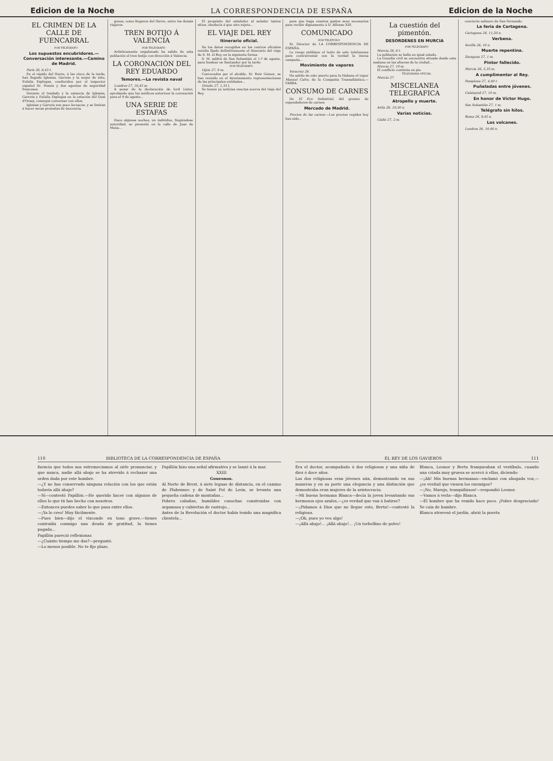Edicion de la Noche LA CORRESPONDENCIA DE ESPAÑA Edicion de la Noche
EL CRIMEN DE LA CALLE DE FUENCARRAL
POR TELÉGRAFO
Los supuestos encubridores.—Conversación interesante.—Camino de Madrid.
París 26, 6,43 t.
En el rápido del Havre, á las cinco de la tarde, han llegado Iglesias, Garreta y la mujer de éste, Eulalia Esplugas, conducidos por el inspector español Sr. Pomés y dos agentes de seguridad franceses.
Durante el traslado y la estancia de Iglesias, Garreta y Eulalia Esplugas en la estación del Quai d'Orsay, conseguí conversar con ellos.
Iglesias y Garreta son poco locuaces, y se limitan á hacer secas protestas de inocencia.
gones, como llegaron del Havre, entre los demás viajeros.
TREN BOTIJO Á VALENCIA
POR TELÉGRAFO
Artísticamente engalanado ha salido de esta población el tren botijo con dirección á Valencia.
LA CORONACIÓN DEL REY EDUARDO
Temores.—La revista naval
Londres 27, 10,45 m.
A pesar de la declaración de lord Lister, aprobando que los médicos autoricen la coronación para el 9 de agosto...
UNA SERIE DE ESTAFAS
Hace algunas noches, un individuo, fingiéndose autoridad, se presentó en la calle de Juan de Mena...
El propósito del estafador al señalar tantos sitios, obedecía á que otro sujeto...
EL VIAJE DEL REY
Itinerario oficial.
De los datos recogidos en los centros oficiales resulta fijado definitivamente el itinerario del viaje de S. M. el Rey, en la siguiente forma:
S. M. saldrá de San Sebastián el 1.º de agosto, para fondear en Santander por la tarde.
POR TELÉGRAFO
Gijón 27, 9 m.
Convocados por el alcalde, Sr. Ruiz Gómez, se han reunido en el Ayuntamiento representaciones de las principales entidades...
Oviedo 27, 1,35 t.
Se tienen ya noticias exactas acerca del viaje del Rey.
para que haga cuantos gastos sean necesarios para recibir dignamente á D. Alfonso XIII.
COMUNICADO
POR TELÉFONO
Sr. Director de LA CORRESPONDENCIA DE ESPAÑA.
Le ruego publique el texto de este telefonema para contrarrestar con la verdad la inicua campaña...
Movimiento de vapores
Veracruz 26.
Ha salido de este puerto para la Habana el vapor Manuel Calvo, de la Compañía Transatlántica.—FABRA.
CONSUMO DE CARNES
De El Eco Industrial, del gremio de expendedores de carnes:
Mercado de Madrid.
Precios de las carnes.—Los precios regidos hoy han sido...
La cuestión del pimentón.
DESORDENES EN MURCIA
POR TELÉGRAFO
Murcia 26, 6 t.
La población se halla en igual estado.
La Guardia civil se encuentra situada desde esta mañana en las afueras de la ciudad...
Murcia 27, 10 m.
El conflicto continúa en pie.
TELEGRAMA OFICIAL
Murcia 27.
MISCELANEA TELEGRAFICA
Atropello y muerte.
Avila 26, 10,30 n.
Varias noticias.
Cádiz 27, 2 m.
concierto salinero de San Fernando.
La feria de Cartagena.
Cartagena 26, 11,50 n.
Verbena.
Sevilla 26, 10 n.
Muerte repentina.
Zaragoza 27, 1 m.
Pintor fallecido.
Murcia 26, 5,35 m.
A cumplimentar al Rey.
Pamplona 27, 4,40 t.
Puñaladas entre jóvenes.
Calatayud 27, 10 m.
En honor de Víctor Hugo.
San Sebastián 27, 1 m.
Telégrafo sin hilos.
Roma 26, 9,45 n.
Los volcanes.
Londres 26, 10,40 n.
110 BIBLIOTECA DE LA CORRESPONDENCIA DE ESPAÑA
fuencia que todos nos estremeciamos al oírle pronunciar, y que nunca, nadie allá abajo se ha atrevido á rechazar una orden dada por este hombre.
—¿Y no has conservado ninguna relación con los que están todavía allá abajo?
—Sí—contestó Papillón.—He querido hacer con algunos de ellos lo que tú has hecho con nosotros.
—Entonces puedes saber lo que pasa entre ellos.
—¡Ya lo creo! Muy fácilmente.
—Pues bien—dijo el vizconde en tono grave,—tienes contraída conmigo una deuda de gratitud, la tienes pagada...
Papillón pareció reflexionar.
—¿Cuánto tiempo me das?—preguntó.
—Lo menos posible. No te fijo plazo.
Papillón hizo una señal afirmativa y se lanzó á la mar.
XXIIIGouesnou.Al Norte de Brest, á siete leguas de distancia, en el camino de Plabennec y de Saint Pol de León, se levanta una pequeña cadena de montañas...
Pobres cabañas, humildes casuchas construidas con argamasa y cubiertas de rastrojo...
Antes de la Revolución el doctor había tenido una magnífica clientela...
EL REY DE LOS GAVIEROS 111
Era el doctor, acompañado á dos religiosas y una niña de diez ó doce años.
Las dos religiosas eran jóvenes aún, demostrando en sus maneras y en su porte una elegancia y una distinción que demostraba eran mujeres de la aristocracia.
—Mi buena hermana Blanca—decía la joven levantando sus hermosos ojos azules,—¿es verdad que van á batirse?
—¡Pidamos á Dios que no llegue esto, Berta!—contestó la religiosa.
—¡Oh, pues yo veo algo!
—¡Allá abajo!... ¡Allá abajo!... ¡Un torbellino de polvo!
Blanca, Leonor y Berta franqueaban el vestíbulo, cuando una criada muy gruesa se acercó á ellas, diciendo:
—¡Ah! Mis buenas hermanas—exclamó con ahogada voz,—¿es verdad que vienen los enemigos?
—¡No, Maruja, tranquilizaos!—respondió Leonor.
—Vamos á verla—dijo Blanca.
—El hombre que ha venido hace poco. ¡Pobre desgraciado! Se caía de hambre.
Blanca atravesó el jardín, abrió la puerta